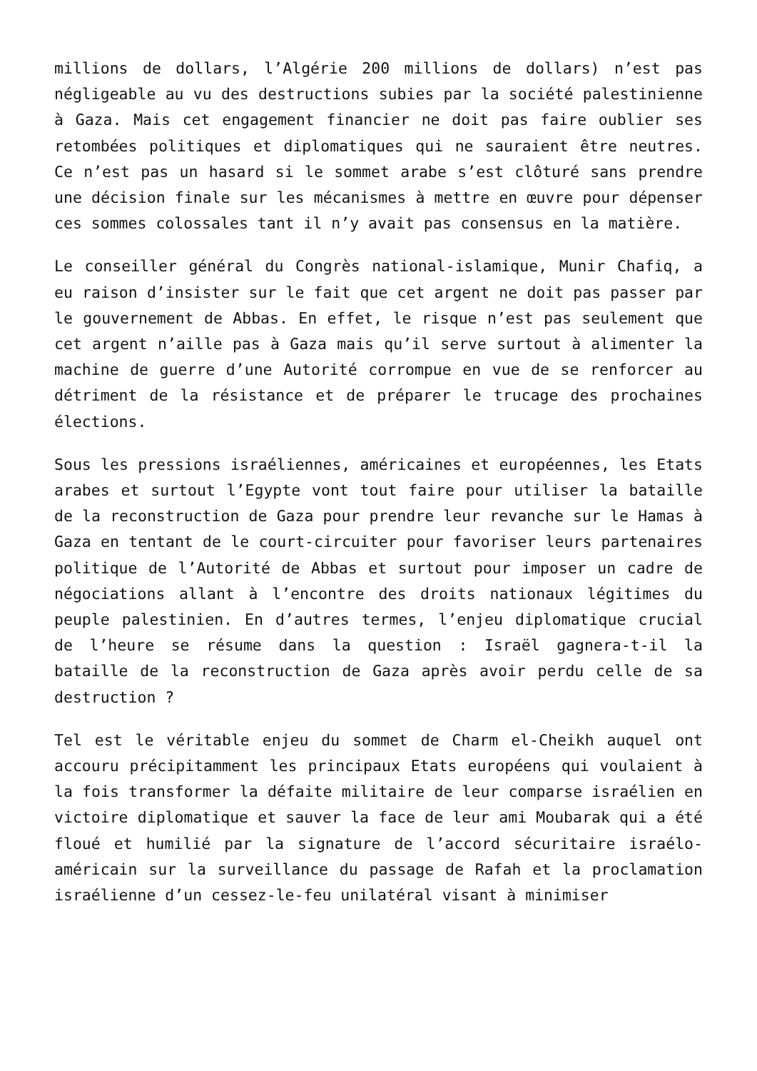millions de dollars, l’Algérie 200 millions de dollars) n’est pas négligeable au vu des destructions subies par la société palestinienne à Gaza. Mais cet engagement financier ne doit pas faire oublier ses retombées politiques et diplomatiques qui ne sauraient être neutres. Ce n’est pas un hasard si le sommet arabe s’est clôturé sans prendre une décision finale sur les mécanismes à mettre en œuvre pour dépenser ces sommes colossales tant il n’y avait pas consensus en la matière.
Le conseiller général du Congrès national-islamique, Munir Chafiq, a eu raison d’insister sur le fait que cet argent ne doit pas passer par le gouvernement de Abbas. En effet, le risque n’est pas seulement que cet argent n’aille pas à Gaza mais qu’il serve surtout à alimenter la machine de guerre d’une Autorité corrompue en vue de se renforcer au détriment de la résistance et de préparer le trucage des prochaines élections.
Sous les pressions israéliennes, américaines et européennes, les Etats arabes et surtout l’Egypte vont tout faire pour utiliser la bataille de la reconstruction de Gaza pour prendre leur revanche sur le Hamas à Gaza en tentant de le court-circuiter pour favoriser leurs partenaires politique de l’Autorité de Abbas et surtout pour imposer un cadre de négociations allant à l’encontre des droits nationaux légitimes du peuple palestinien. En d’autres termes, l’enjeu diplomatique crucial de l’heure se résume dans la question : Israël gagnera-t-il la bataille de la reconstruction de Gaza après avoir perdu celle de sa destruction ?
Tel est le véritable enjeu du sommet de Charm el-Cheikh auquel ont accouru précipitamment les principaux Etats européens qui voulaient à la fois transformer la défaite militaire de leur comparse israélien en victoire diplomatique et sauver la face de leur ami Moubarak qui a été floué et humilié par la signature de l’accord sécuritaire israélo-américain sur la surveillance du passage de Rafah et la proclamation israélienne d’un cessez-le-feu unilatéral visant à minimiser